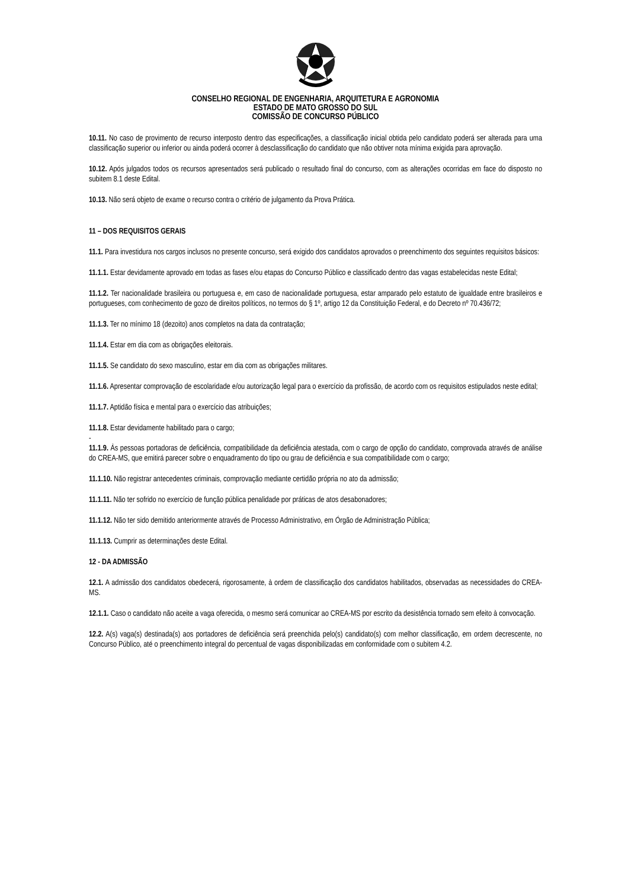CONSELHO REGIONAL DE ENGENHARIA, ARQUITETURA E AGRONOMIA
ESTADO DE MATO GROSSO DO SUL
COMISSÃO DE CONCURSO PÚBLICO
10.11. No caso de provimento de recurso interposto dentro das especificações, a classificação inicial obtida pelo candidato poderá ser alterada para uma classificação superior ou inferior ou ainda poderá ocorrer à desclassificação do candidato que não obtiver nota mínima exigida para aprovação.
10.12. Após julgados todos os recursos apresentados será publicado o resultado final do concurso, com as alterações ocorridas em face do disposto no subitem 8.1 deste Edital.
10.13. Não será objeto de exame o recurso contra o critério de julgamento da Prova Prática.
11 – DOS REQUISITOS GERAIS
11.1. Para investidura nos cargos inclusos no presente concurso, será exigido dos candidatos aprovados o preenchimento dos seguintes requisitos básicos:
11.1.1. Estar devidamente aprovado em todas as fases e/ou etapas do Concurso Público e classificado dentro das vagas estabelecidas neste Edital;
11.1.2. Ter nacionalidade brasileira ou portuguesa e, em caso de nacionalidade portuguesa, estar amparado pelo estatuto de igualdade entre brasileiros e portugueses, com conhecimento de gozo de direitos políticos, no termos do § 1º, artigo 12 da Constituição Federal, e do Decreto nº 70.436/72;
11.1.3. Ter no mínimo 18 (dezoito) anos completos na data da contratação;
11.1.4. Estar em dia com as obrigações eleitorais.
11.1.5. Se candidato do sexo masculino, estar em dia com as obrigações militares.
11.1.6. Apresentar comprovação de escolaridade e/ou autorização legal para o exercício da profissão, de acordo com os requisitos estipulados neste edital;
11.1.7. Aptidão física e mental para o exercício das atribuições;
11.1.8. Estar devidamente habilitado para o cargo;
-
11.1.9. Às pessoas portadoras de deficiência, compatibilidade da deficiência atestada, com o cargo de opção do candidato, comprovada através de análise do CREA-MS, que emitirá parecer sobre o enquadramento do tipo ou grau de deficiência e sua compatibilidade com o cargo;
11.1.10. Não registrar antecedentes criminais, comprovação mediante certidão própria no ato da admissão;
11.1.11. Não ter sofrido no exercício de função pública penalidade por práticas de atos desabonadores;
11.1.12. Não ter sido demitido anteriormente através de Processo Administrativo, em Órgão de Administração Pública;
11.1.13. Cumprir as determinações deste Edital.
12 - DA ADMISSÃO
12.1. A admissão dos candidatos obedecerá, rigorosamente, à ordem de classificação dos candidatos habilitados, observadas as necessidades do CREA-MS.
12.1.1. Caso o candidato não aceite a vaga oferecida, o mesmo será comunicar ao CREA-MS por escrito da desistência tornado sem efeito à convocação.
12.2. A(s) vaga(s) destinada(s) aos portadores de deficiência será preenchida pelo(s) candidato(s) com melhor classificação, em ordem decrescente, no Concurso Público, até o preenchimento integral do percentual de vagas disponibilizadas em conformidade com o subitem 4.2.